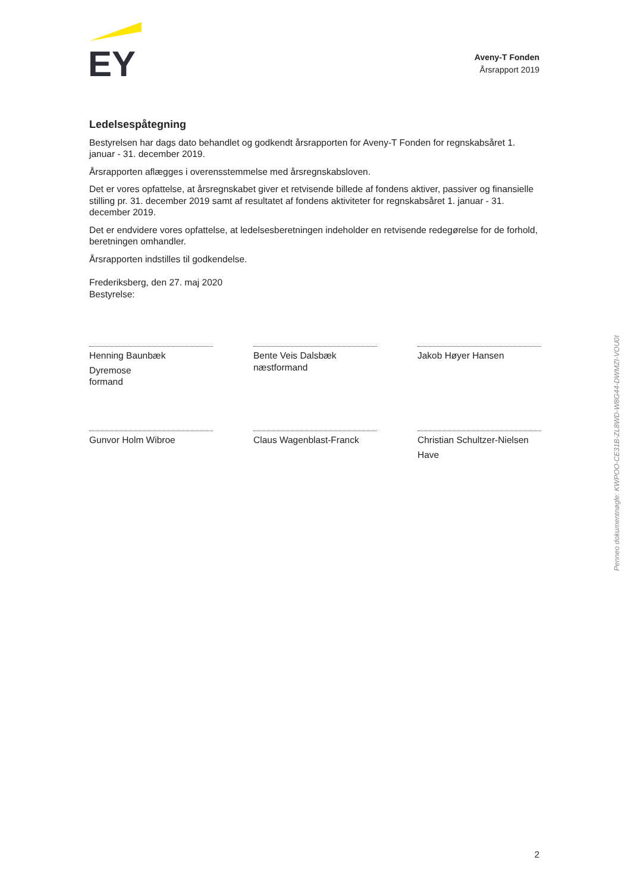EY
Aveny-T Fonden
Årsrapport 2019
Ledelsespåtegning
Bestyrelsen har dags dato behandlet og godkendt årsrapporten for Aveny-T Fonden for regnskabsåret 1. januar - 31. december 2019.
Årsrapporten aflægges i overensstemmelse med årsregnskabsloven.
Det er vores opfattelse, at årsregnskabet giver et retvisende billede af fondens aktiver, passiver og finansielle stilling pr. 31. december 2019 samt af resultatet af fondens aktiviteter for regnskabsåret 1. januar - 31. december 2019.
Det er endvidere vores opfattelse, at ledelsesberetningen indeholder en retvisende redegørelse for de forhold, beretningen omhandler.
Årsrapporten indstilles til godkendelse.
Frederiksberg, den 27. maj 2020
Bestyrelse:
Henning Baunbæk
Dyremose
formand
Bente Veis Dalsbæk
næstformand
Jakob Høyer Hansen
Gunvor Holm Wibroe Claus Wagenblast-Franck
Christian Schultzer-Nielsen
Have
Penneo dokumentnøgle: KWPOO-CE31B-ZL8WD-W8G44-DWMZI-VOU0I
2